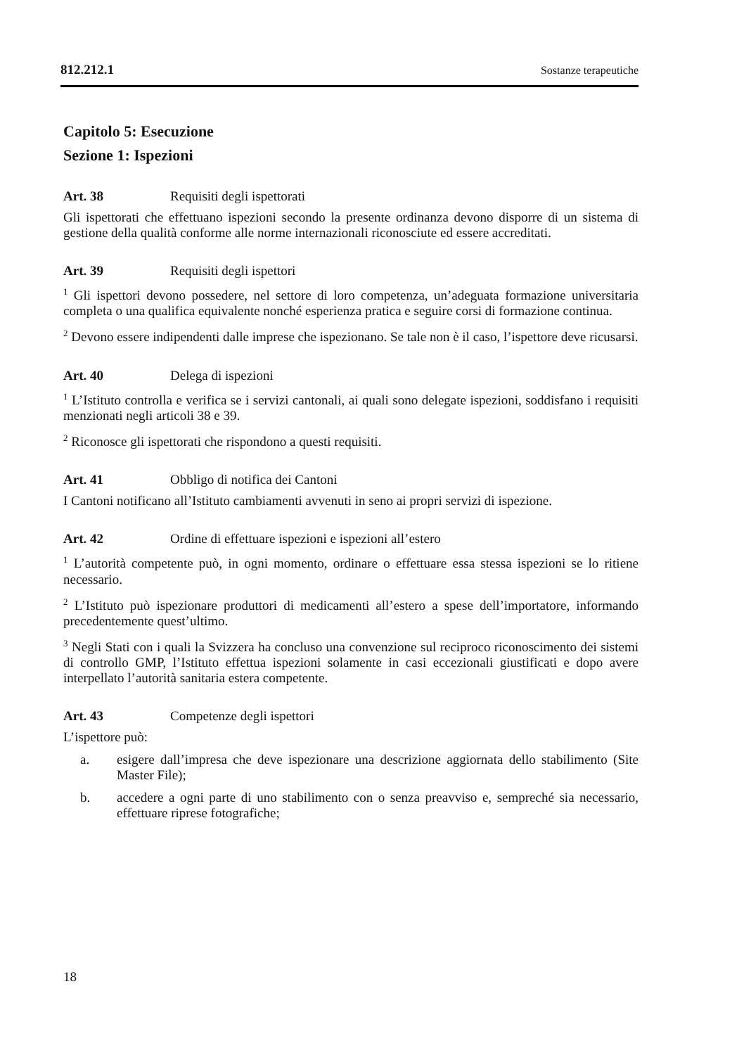812.212.1 Sostanze terapeutiche
Capitolo 5: Esecuzione
Sezione 1: Ispezioni
Art. 38 Requisiti degli ispettorati
Gli ispettorati che effettuano ispezioni secondo la presente ordinanza devono disporre di un sistema di gestione della qualità conforme alle norme internazionali riconosciute ed essere accreditati.
Art. 39 Requisiti degli ispettori
<sup>1</sup> Gli ispettori devono possedere, nel settore di loro competenza, un’adeguata formazione universitaria completa o una qualifica equivalente nonché esperienza pratica e seguire corsi di formazione continua.
<sup>2</sup> Devono essere indipendenti dalle imprese che ispezionano. Se tale non è il caso, l’ispettore deve ricusarsi.
Art. 40 Delega di ispezioni
<sup>1</sup> L’Istituto controlla e verifica se i servizi cantonali, ai quali sono delegate ispezioni, soddisfano i requisiti menzionati negli articoli 38 e 39.
<sup>2</sup> Riconosce gli ispettorati che rispondono a questi requisiti.
Art. 41 Obbligo di notifica dei Cantoni
I Cantoni notificano all’Istituto cambiamenti avvenuti in seno ai propri servizi di ispezione.
Art. 42 Ordine di effettuare ispezioni e ispezioni all’estero
<sup>1</sup> L’autorità competente può, in ogni momento, ordinare o effettuare essa stessa ispezioni se lo ritiene necessario.
<sup>2</sup> L’Istituto può ispezionare produttori di medicamenti all’estero a spese dell’importatore, informando precedentemente quest’ultimo.
<sup>3</sup> Negli Stati con i quali la Svizzera ha concluso una convenzione sul reciproco riconoscimento dei sistemi di controllo GMP, l’Istituto effettua ispezioni solamente in casi eccezionali giustificati e dopo avere interpellato l’autorità sanitaria estera competente.
Art. 43 Competenze degli ispettori
L’ispettore può:
a. esigere dall’impresa che deve ispezionare una descrizione aggiornata dello stabilimento (Site Master File);
b. accedere a ogni parte di uno stabilimento con o senza preavviso e, sempreché sia necessario, effettuare riprese fotografiche;
18